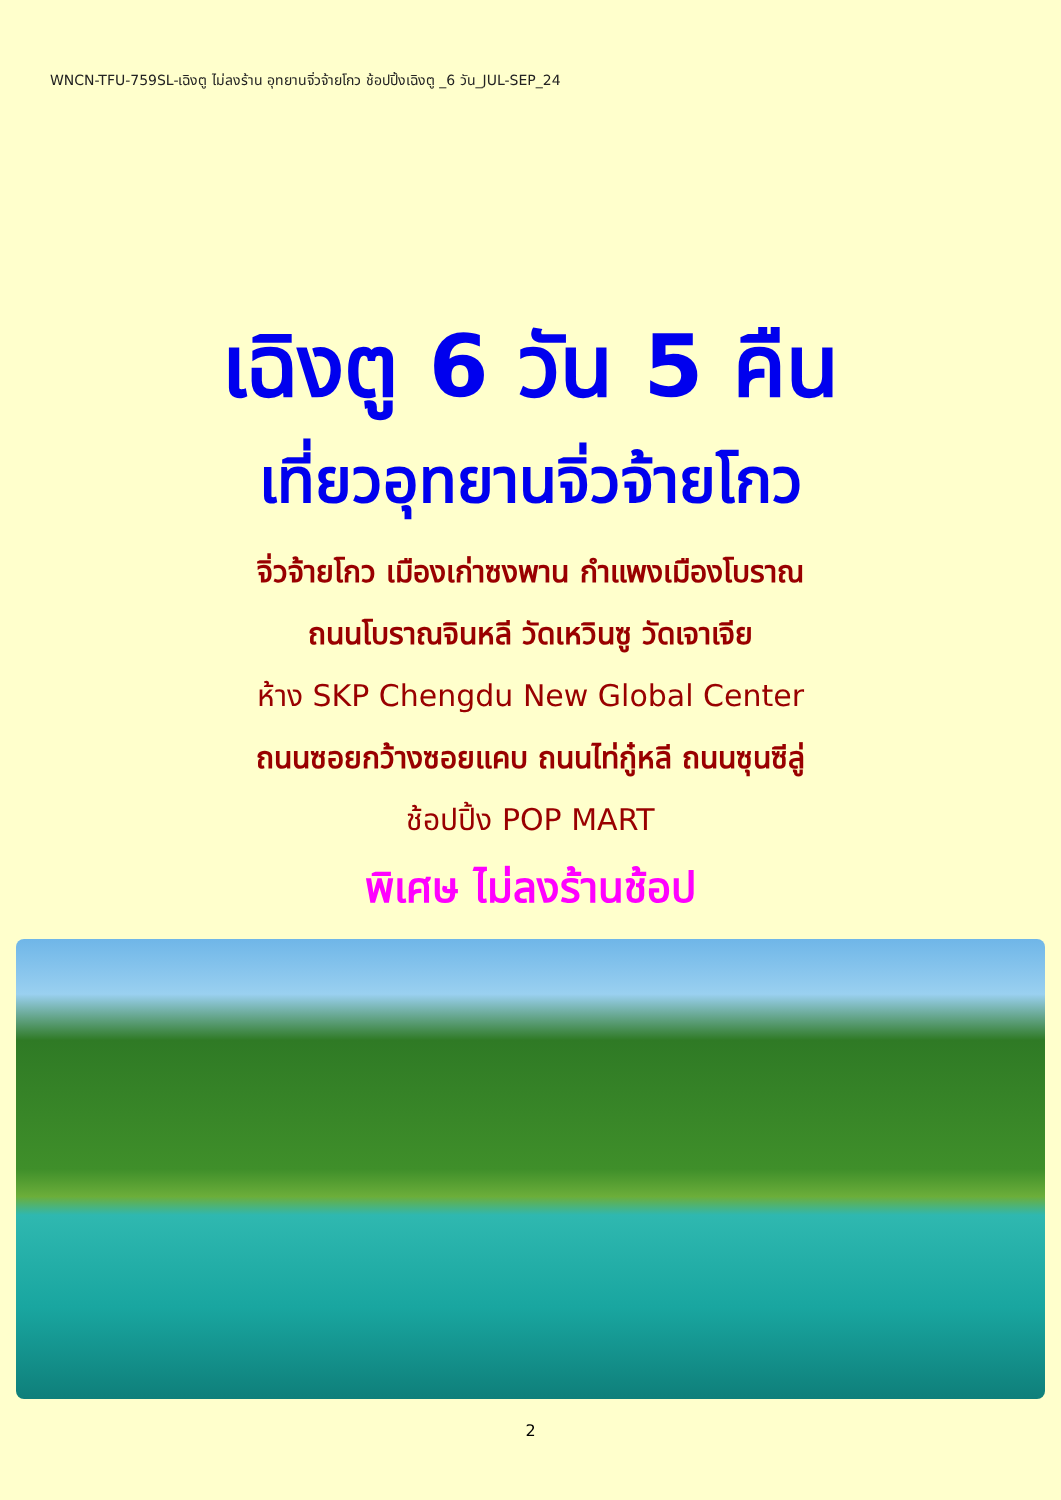WNCN-TFU-759SL-เฉิงตู ไม่ลงร้าน อุทยานจิ่วจ้ายโกว ช้อปปิ้งเฉิงตู _6 วัน_JUL-SEP_24
เฉิงตู 6 วัน 5 คืน
เที่ยวอุทยานจิ่วจ้ายโกว
จิ่วจ้ายโกว เมืองเก่าซงพาน กำแพงเมืองโบราณ
ถนนโบราณจินหลี วัดเหวินซู วัดเจาเจีย
ห้าง SKP Chengdu New Global Center
ถนนซอยกว้างซอยแคบ ถนนไท่กู๋หลี ถนนซุนซีลู่
ช้อปปิ้ง POP MART
พิเศษ ไม่ลงร้านช้อป
2